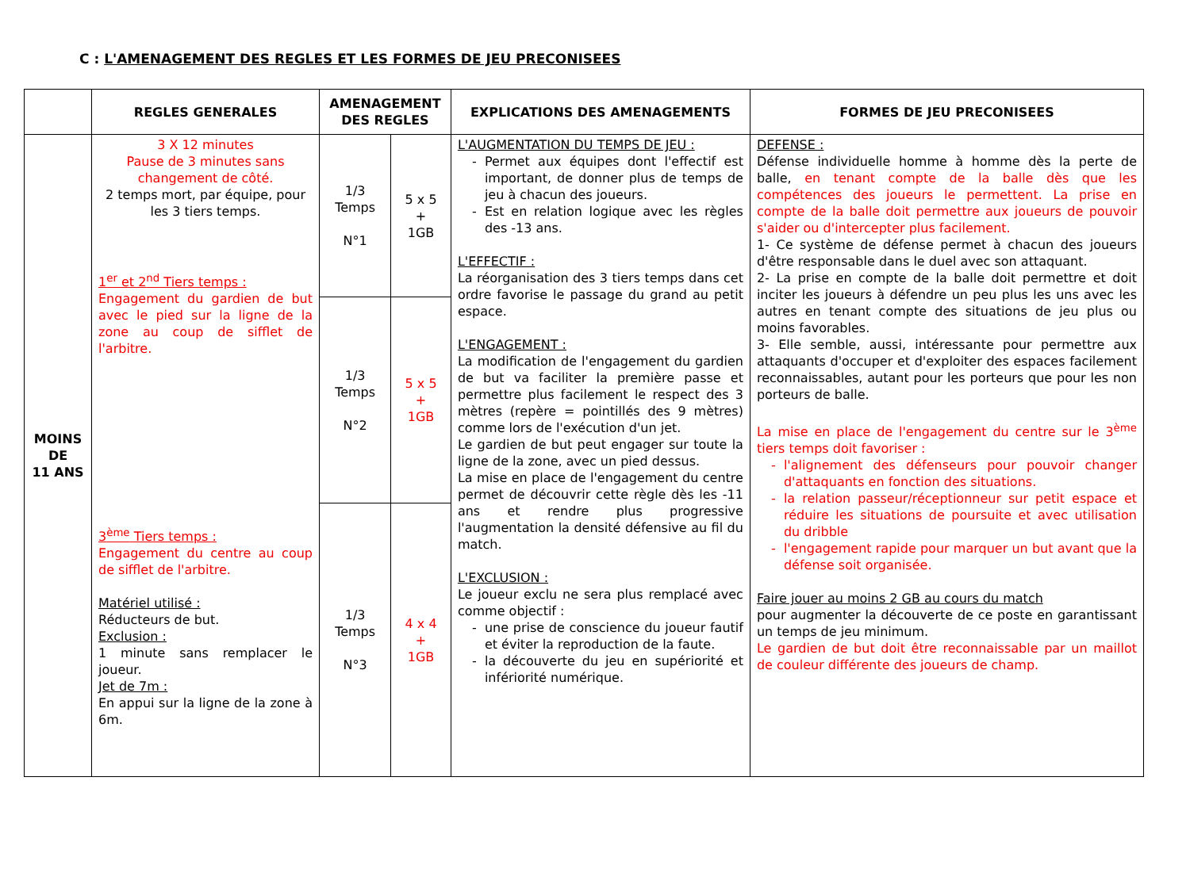C : L'AMENAGEMENT DES REGLES ET LES FORMES DE JEU PRECONISEES
| | REGLES GENERALES | AMENAGEMENT DES REGLES | | EXPLICATIONS DES AMENAGEMENTS | FORMES DE JEU PRECONISEES |
| --- | --- | --- | --- | --- | --- |
| MOINS DE 11 ANS | 3 X 12 minutes Pause de 3 minutes sans changement de côté. 2 temps mort, par équipe, pour les 3 tiers temps. 1<sup>er</sup> et 2<sup>nd</sup> Tiers temps : Engagement du gardien de but avec le pied sur la ligne de la zone au coup de sifflet de l'arbitre. 3<sup>ème</sup> Tiers temps : Engagement du centre au coup de sifflet de l'arbitre. Matériel utilisé : Réducteurs de but. Exclusion : 1 minute sans remplacer le joueur. Jet de 7m : En appui sur la ligne de la zone à 6m. | 1/3 Temps N°1 | 5 x 5 + 1GB | L'AUGMENTATION DU TEMPS DE JEU : Permet aux équipes dont l'effectif est important, de donner plus de temps de jeu à chacun des joueurs. Est en relation logique avec les règles des -13 ans. L'EFFECTIF : La réorganisation des 3 tiers temps dans cet ordre favorise le passage du grand au petit espace. L'ENGAGEMENT : La modification de l'engagement du gardien de but va faciliter la première passe et permettre plus facilement le respect des 3 mètres (repère = pointillés des 9 mètres) comme lors de l'exécution d'un jet. Le gardien de but peut engager sur toute la ligne de la zone, avec un pied dessus. La mise en place de l'engagement du centre permet de découvrir cette règle dès les -11 ans et rendre plus progressive l'augmentation la densité défensive au fil du match. L'EXCLUSION : Le joueur exclu ne sera plus remplacé avec comme objectif : une prise de conscience du joueur fautif et éviter la reproduction de la faute. la découverte du jeu en supériorité et infériorité numérique. | DEFENSE : Défense individuelle homme à homme dès la perte de balle, en tenant compte de la balle dès que les compétences des joueurs le permettent. La prise en compte de la balle doit permettre aux joueurs de pouvoir s'aider ou d'intercepter plus facilement. 1- Ce système de défense permet à chacun des joueurs d'être responsable dans le duel avec son attaquant. 2- La prise en compte de la balle doit permettre et doit inciter les joueurs à défendre un peu plus les uns avec les autres en tenant compte des situations de jeu plus ou moins favorables. 3- Elle semble, aussi, intéressante pour permettre aux attaquants d'occuper et d'exploiter des espaces facilement reconnaissables, autant pour les porteurs que pour les non porteurs de balle. La mise en place de l'engagement du centre sur le 3<sup>ème</sup> tiers temps doit favoriser : l'alignement des défenseurs pour pouvoir changer d'attaquants en fonction des situations. la relation passeur/réceptionneur sur petit espace et réduire les situations de poursuite et avec utilisation du dribble l'engagement rapide pour marquer un but avant que la défense soit organisée. Faire jouer au moins 2 GB au cours du match pour augmenter la découverte de ce poste en garantissant un temps de jeu minimum. Le gardien de but doit être reconnaissable par un maillot de couleur différente des joueurs de champ. |
| | | 1/3 Temps N°2 | 5 x 5 + 1GB | | |
| | | 1/3 Temps N°3 | 4 x 4 + 1GB | | |